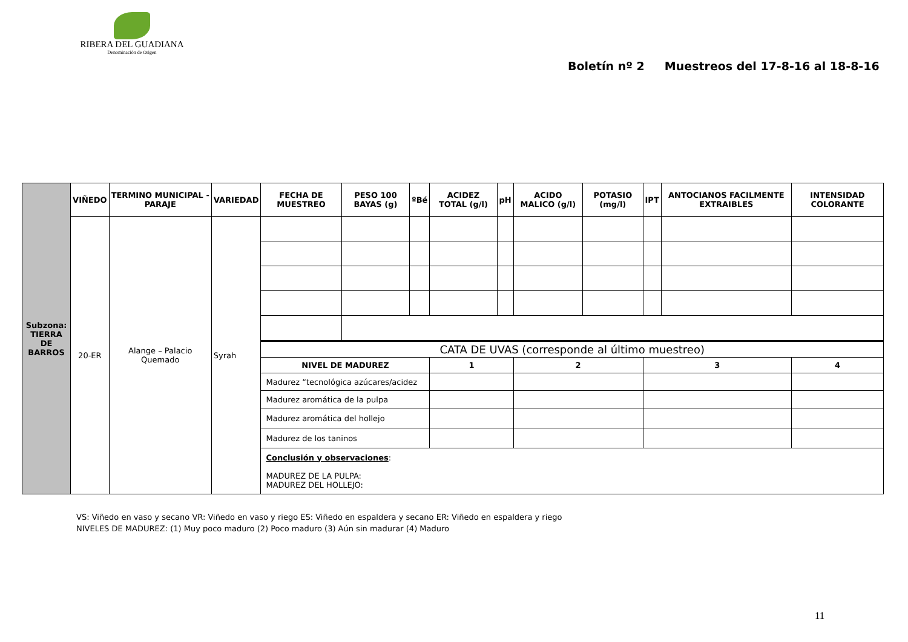RIBERA DEL GUADIANA
Denominación de Origen
Boletín nº 2 Muestreos del 17-8-16 al 18-8-16
| Subzona: TIERRA DE BARROS | VIÑEDO | TERMINO MUNICIPAL - PARAJE | VARIEDAD | FECHA DE MUESTREO | PESO 100 BAYAS (g) | ºBé | ACIDEZ TOTAL (g/l) | pH | ACIDO MALICO (g/l) | POTASIO (mg/l) | IPT | ANTOCIANOS FACILMENTE EXTRAIBLES | INTENSIDAD COLORANTE |
| | 20-ER | Alange – Palacio Quemado | Syrah | | | | | | | | | | |
| | | | | CATA DE UVAS (corresponde al último muestreo) | | | | | | | | | |
| | | | | NIVEL DE MADUREZ | | | 1 | | 2 | | 3 | | 4 |
| | | | | Madurez “tecnológica azúcares/acidez | | | | | | | | | |
| | | | | Madurez aromática de la pulpa | | | | | | | | | |
| | | | | Madurez aromática del hollejo | | | | | | | | | |
| | | | | Madurez de los taninos | | | | | | | | | |
| | | | | Conclusión y observaciones : MADUREZ DE LA PULPA: MADUREZ DEL HOLLEJO: | | | | | | | | | |
VS: Viñedo en vaso y secano VR: Viñedo en vaso y riego ES: Viñedo en espaldera y secano ER: Viñedo en espaldera y riego
NIVELES DE MADUREZ: (1) Muy poco maduro (2) Poco maduro (3) Aún sin madurar (4) Maduro
11